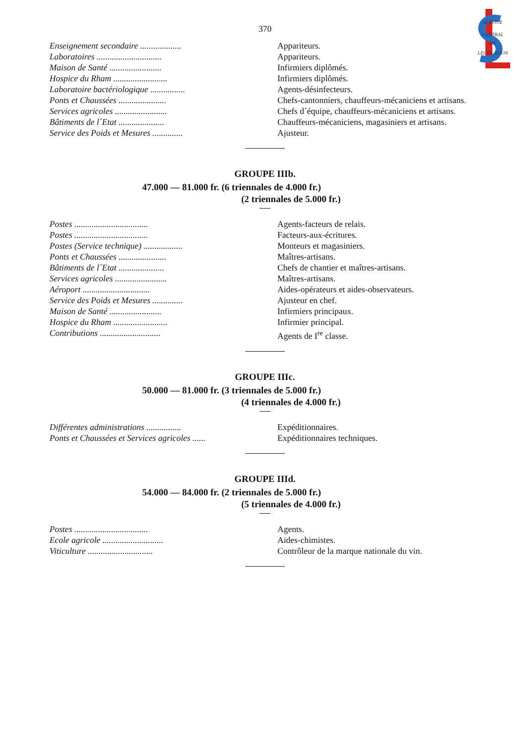SERVICE
CENTRAL
DE
LEGISLATION
370
| Enseignement secondaire ................... | Appariteurs. |
| Laboratoires .............................. | Appariteurs. |
| Maison de Santé ........................ | Infirmiers diplômés. |
| Hospice du Rham ......................... | Infirmiers diplômés. |
| Laboratoire bactériologique ................ | Agents-désinfecteurs. |
| Ponts et Chaussées ...................... | Chefs-cantonniers, chauffeurs-mécaniciens et artisans. |
| Services agricoles ........................ | Chefs d´équipe, chauffeurs-mécaniciens et artisans. |
| Bâtiments de l´Etat ..................... | Chauffeurs-mécaniciens, magasiniers et artisans. |
| Service des Poids et Mesures .............. | Ajusteur. |
GROUPE IIIb.
47.000 — 81.000 fr. (6 triennales de 4.000 fr.)
(2 triennales de 5.000 fr.)
| Postes .................................. | Agents-facteurs de relais. |
| Postes .................................. | Facteurs-aux-écritures. |
| Postes (Service technique) .................. | Monteurs et magasiniers. |
| Ponts et Chaussées ...................... | Maîtres-artisans. |
| Bâtiments de l´Etat ..................... | Chefs de chantier et maîtres-artisans. |
| Services agricoles ........................ | Maîtres-artisans. |
| Aéroport ............................... | Aides-opérateurs et aides-observateurs. |
| Service des Poids et Mesures .............. | Ajusteur en chef. |
| Maison de Santé ........................ | Infirmiers principaux. |
| Hospice du Rham ......................... | Infirmier principal. |
| Contributions ............................ | Agents de I<sup>re</sup> classe. |
GROUPE IIIc.
50.000 — 81.000 fr. (3 triennales de 5.000 fr.)
(4 triennales de 4.000 fr.)
| Différentes administrations ................ | Expéditionnaires. |
| Ponts et Chaussées et Services agricoles ...... | Expéditionnaires techniques. |
GROUPE IIId.
54.000 — 84.000 fr. (2 triennales de 5.000 fr.)
(5 triennales de 4.000 fr.)
| Postes .................................. | Agents. |
| Ecole agricole ............................ | Aides-chimistes. |
| Viticulture .............................. | Contrôleur de la marque nationale du vin. |